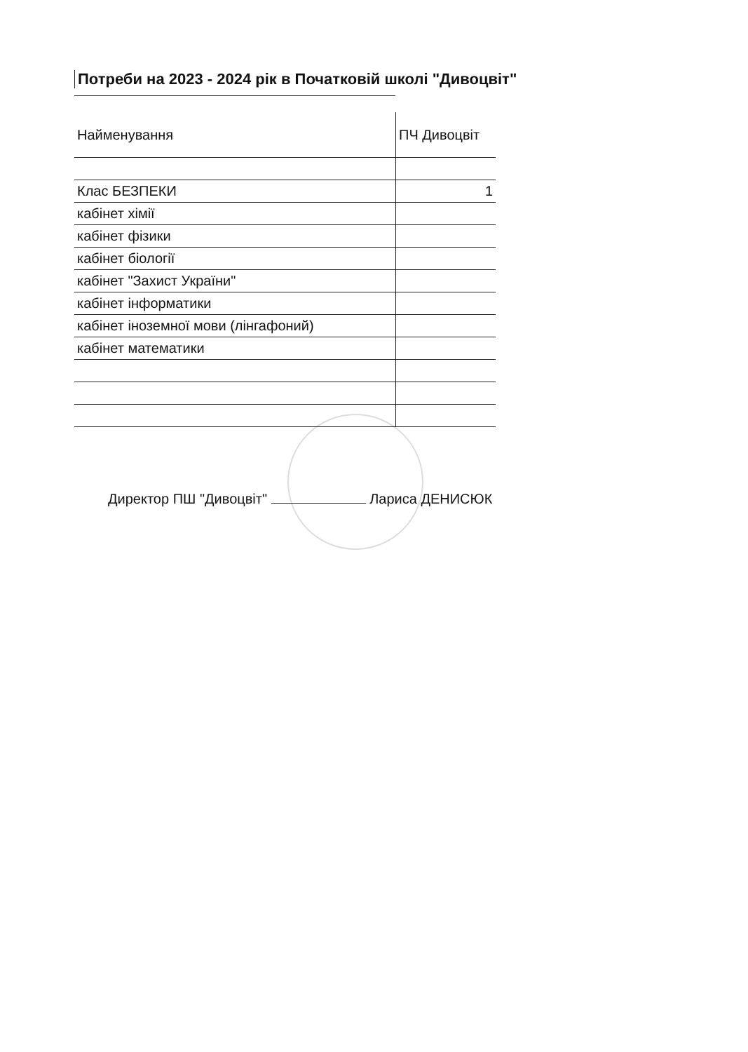Потреби на 2023 - 2024 рік в Початковій школі "Дивоцвіт"
| Найменування | ПЧ Дивоцвіт |
| --- | --- |
| Клас БЕЗПЕКИ | 1 |
| кабінет хімії | |
| кабінет фізики | |
| кабінет біології | |
| кабінет "Захист України" | |
| кабінет інформатики | |
| кабінет іноземної мови (лінгафоний) | |
| кабінет математики | |
Директор ПШ "Дивоцвіт" Лариса ДЕНИСЮК